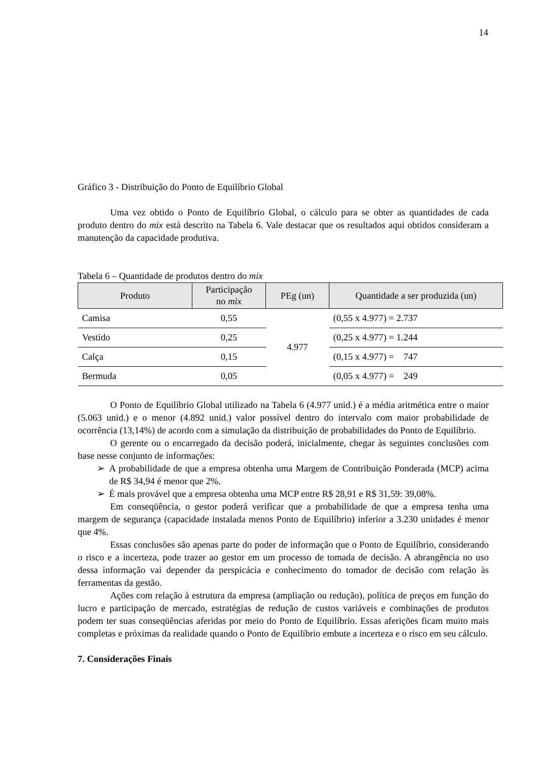14
Gráfico 3 - Distribuição do Ponto de Equilíbrio Global
Uma vez obtido o Ponto de Equilíbrio Global, o cálculo para se obter as quantidades de cada produto dentro do mix está descrito na Tabela 6. Vale destacar que os resultados aqui obtidos consideram a manutenção da capacidade produtiva.
Tabela 6 – Quantidade de produtos dentro do mix
| Produto | Participação no mix | PEg (un) | Quantidade a ser produzida (un) |
| --- | --- | --- | --- |
| Camisa | 0,55 | 4.977 | (0,55 x 4.977) = 2.737 |
| Vestido | 0,25 | | (0,25 x 4.977) = 1.244 |
| Calça | 0,15 | | (0,15 x 4.977) = 747 |
| Bermuda | 0,05 | | (0,05 x 4.977) = 249 |
O Ponto de Equilíbrio Global utilizado na Tabela 6 (4.977 unid.) é a média aritmética entre o maior (5.063 unid.) e o menor (4.892 unid.) valor possível dentro do intervalo com maior probabilidade de ocorrência (13,14%) de acordo com a simulação da distribuição de probabilidades do Ponto de Equilíbrio.
O gerente ou o encarregado da decisão poderá, inicialmente, chegar às seguintes conclusões com base nesse conjunto de informações:
➢ A probabilidade de que a empresa obtenha uma Margem de Contribuição Ponderada (MCP) acima de R$ 34,94 é menor que 2%.
➢ É mais provável que a empresa obtenha uma MCP entre R$ 28,91 e R$ 31,59: 39,08%.
Em conseqüência, o gestor poderá verificar que a probabilidade de que a empresa tenha uma margem de segurança (capacidade instalada menos Ponto de Equilíbrio) inferior a 3.230 unidades é menor que 4%.
Essas conclusões são apenas parte do poder de informação que o Ponto de Equilíbrio, considerando o risco e a incerteza, pode trazer ao gestor em um processo de tomada de decisão. A abrangência no uso dessa informação vai depender da perspicácia e conhecimento do tomador de decisão com relação às ferramentas da gestão.
Ações com relação à estrutura da empresa (ampliação ou redução), política de preços em função do lucro e participação de mercado, estratégias de redução de custos variáveis e combinações de produtos podem ter suas conseqüências aferidas por meio do Ponto de Equilíbrio. Essas aferições ficam muito mais completas e próximas da realidade quando o Ponto de Equilíbrio embute a incerteza e o risco em seu cálculo.
7. Considerações Finais